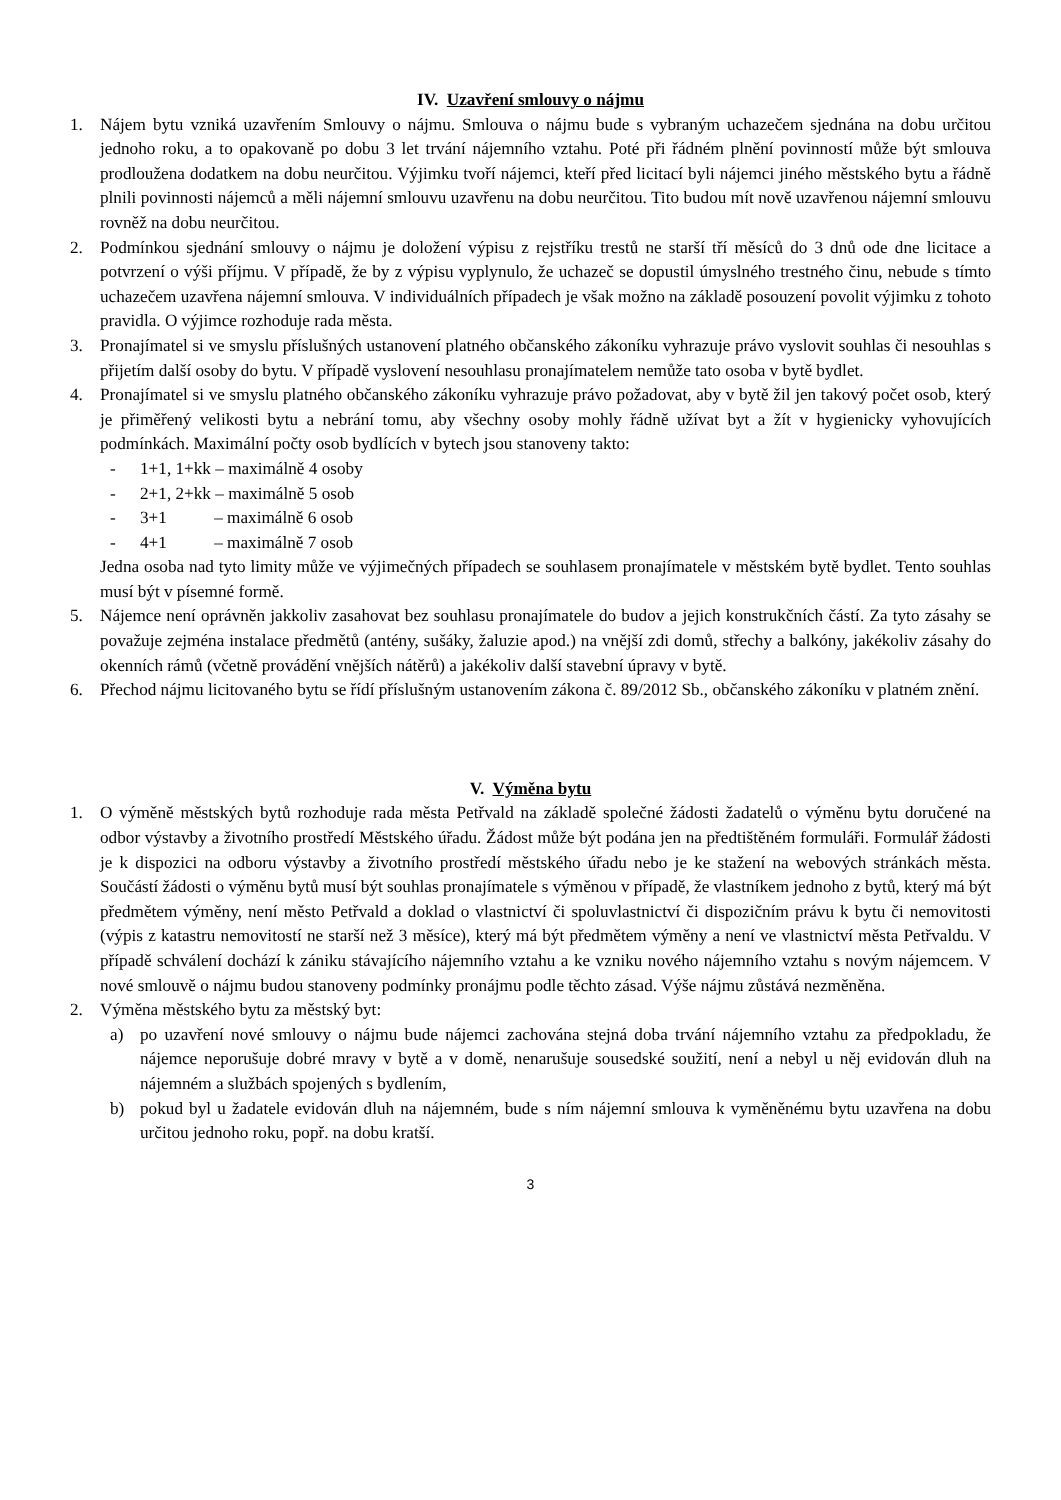IV. Uzavření smlouvy o nájmu
1. Nájem bytu vzniká uzavřením Smlouvy o nájmu. Smlouva o nájmu bude s vybraným uchazečem sjednána na dobu určitou jednoho roku, a to opakovaně po dobu 3 let trvání nájemního vztahu. Poté při řádném plnění povinností může být smlouva prodloužena dodatkem na dobu neurčitou. Výjimku tvoří nájemci, kteří před licitací byli nájemci jiného městského bytu a řádně plnili povinnosti nájemců a měli nájemní smlouvu uzavřenu na dobu neurčitou. Tito budou mít nově uzavřenou nájemní smlouvu rovněž na dobu neurčitou.
2. Podmínkou sjednání smlouvy o nájmu je doložení výpisu z rejstříku trestů ne starší tří měsíců do 3 dnů ode dne licitace a potvrzení o výši příjmu. V případě, že by z výpisu vyplynulo, že uchazeč se dopustil úmyslného trestného činu, nebude s tímto uchazečem uzavřena nájemní smlouva. V individuálních případech je však možno na základě posouzení povolit výjimku z tohoto pravidla. O výjimce rozhoduje rada města.
3. Pronajímatel si ve smyslu příslušných ustanovení platného občanského zákoníku vyhrazuje právo vyslovit souhlas či nesouhlas s přijetím další osoby do bytu. V případě vyslovení nesouhlasu pronajímatelem nemůže tato osoba v bytě bydlet.
4. Pronajímatel si ve smyslu platného občanského zákoníku vyhrazuje právo požadovat, aby v bytě žil jen takový počet osob, který je přiměřený velikosti bytu a nebrání tomu, aby všechny osoby mohly řádně užívat byt a žít v hygienicky vyhovujících podmínkách. Maximální počty osob bydlících v bytech jsou stanoveny takto:
- 1+1, 1+kk – maximálně 4 osoby
- 2+1, 2+kk – maximálně 5 osob
- 3+1 – maximálně 6 osob
- 4+1 – maximálně 7 osob
Jedna osoba nad tyto limity může ve výjimečných případech se souhlasem pronajímatele v městském bytě bydlet. Tento souhlas musí být v písemné formě.
5. Nájemce není oprávněn jakkoliv zasahovat bez souhlasu pronajímatele do budov a jejich konstrukčních částí. Za tyto zásahy se považuje zejména instalace předmětů (antény, sušáky, žaluzie apod.) na vnější zdi domů, střechy a balkóny, jakékoliv zásahy do okenních rámů (včetně provádění vnějších nátěrů) a jakékoliv další stavební úpravy v bytě.
6. Přechod nájmu licitovaného bytu se řídí příslušným ustanovením zákona č. 89/2012 Sb., občanského zákoníku v platném znění.
V. Výměna bytu
1. O výměně městských bytů rozhoduje rada města Petřvald na základě společné žádosti žadatelů o výměnu bytu doručené na odbor výstavby a životního prostředí Městského úřadu. Žádost může být podána jen na předtištěném formuláři. Formulář žádosti je k dispozici na odboru výstavby a životního prostředí městského úřadu nebo je ke stažení na webových stránkách města. Součástí žádosti o výměnu bytů musí být souhlas pronajímatele s výměnou v případě, že vlastníkem jednoho z bytů, který má být předmětem výměny, není město Petřvald a doklad o vlastnictví či spoluvlastnictví či dispozičním právu k bytu či nemovitosti (výpis z katastru nemovitostí ne starší než 3 měsíce), který má být předmětem výměny a není ve vlastnictví města Petřvaldu. V případě schválení dochází k zániku stávajícího nájemního vztahu a ke vzniku nového nájemního vztahu s novým nájemcem. V nové smlouvě o nájmu budou stanoveny podmínky pronájmu podle těchto zásad. Výše nájmu zůstává nezměněna.
2. Výměna městského bytu za městský byt:
a) po uzavření nové smlouvy o nájmu bude nájemci zachována stejná doba trvání nájemního vztahu za předpokladu, že nájemce neporušuje dobré mravy v bytě a v domě, nenarušuje sousedské soužití, není a nebyl u něj evidován dluh na nájemném a službách spojených s bydlením,
b) pokud byl u žadatele evidován dluh na nájemném, bude s ním nájemní smlouva k vyměněnému bytu uzavřena na dobu určitou jednoho roku, popř. na dobu kratší.
3